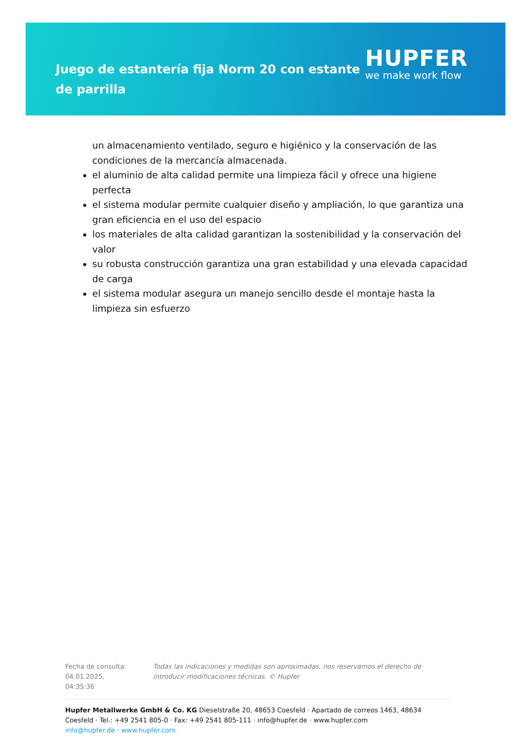Juego de estantería fija Norm 20 con estante de parrilla
HUPFER
we make work flow
un almacenamiento ventilado, seguro e higiénico y la conservación de las condiciones de la mercancía almacenada.
el aluminio de alta calidad permite una limpieza fácil y ofrece una higiene perfecta
el sistema modular permite cualquier diseño y ampliación, lo que garantiza una gran eficiencia en el uso del espacio
los materiales de alta calidad garantizan la sostenibilidad y la conservación del valor
su robusta construcción garantiza una gran estabilidad y una elevada capacidad de carga
el sistema modular asegura un manejo sencillo desde el montaje hasta la limpieza sin esfuerzo
Fecha de consulta: 04.01.2025, 04:35:36
Todas las indicaciones y medidas son aproximadas, nos reservamos el derecho de introducir modificaciones técnicas. © Hupfer
Hupfer Metallwerke GmbH & Co. KG Dieselstraße 20, 48653 Coesfeld · Apartado de correos 1463, 48634 Coesfeld · Tel.: +49 2541 805-0 · Fax: +49 2541 805-111 · info@hupfer.de · www.hupfer.com
info@hupfer.de · www.hupfer.com